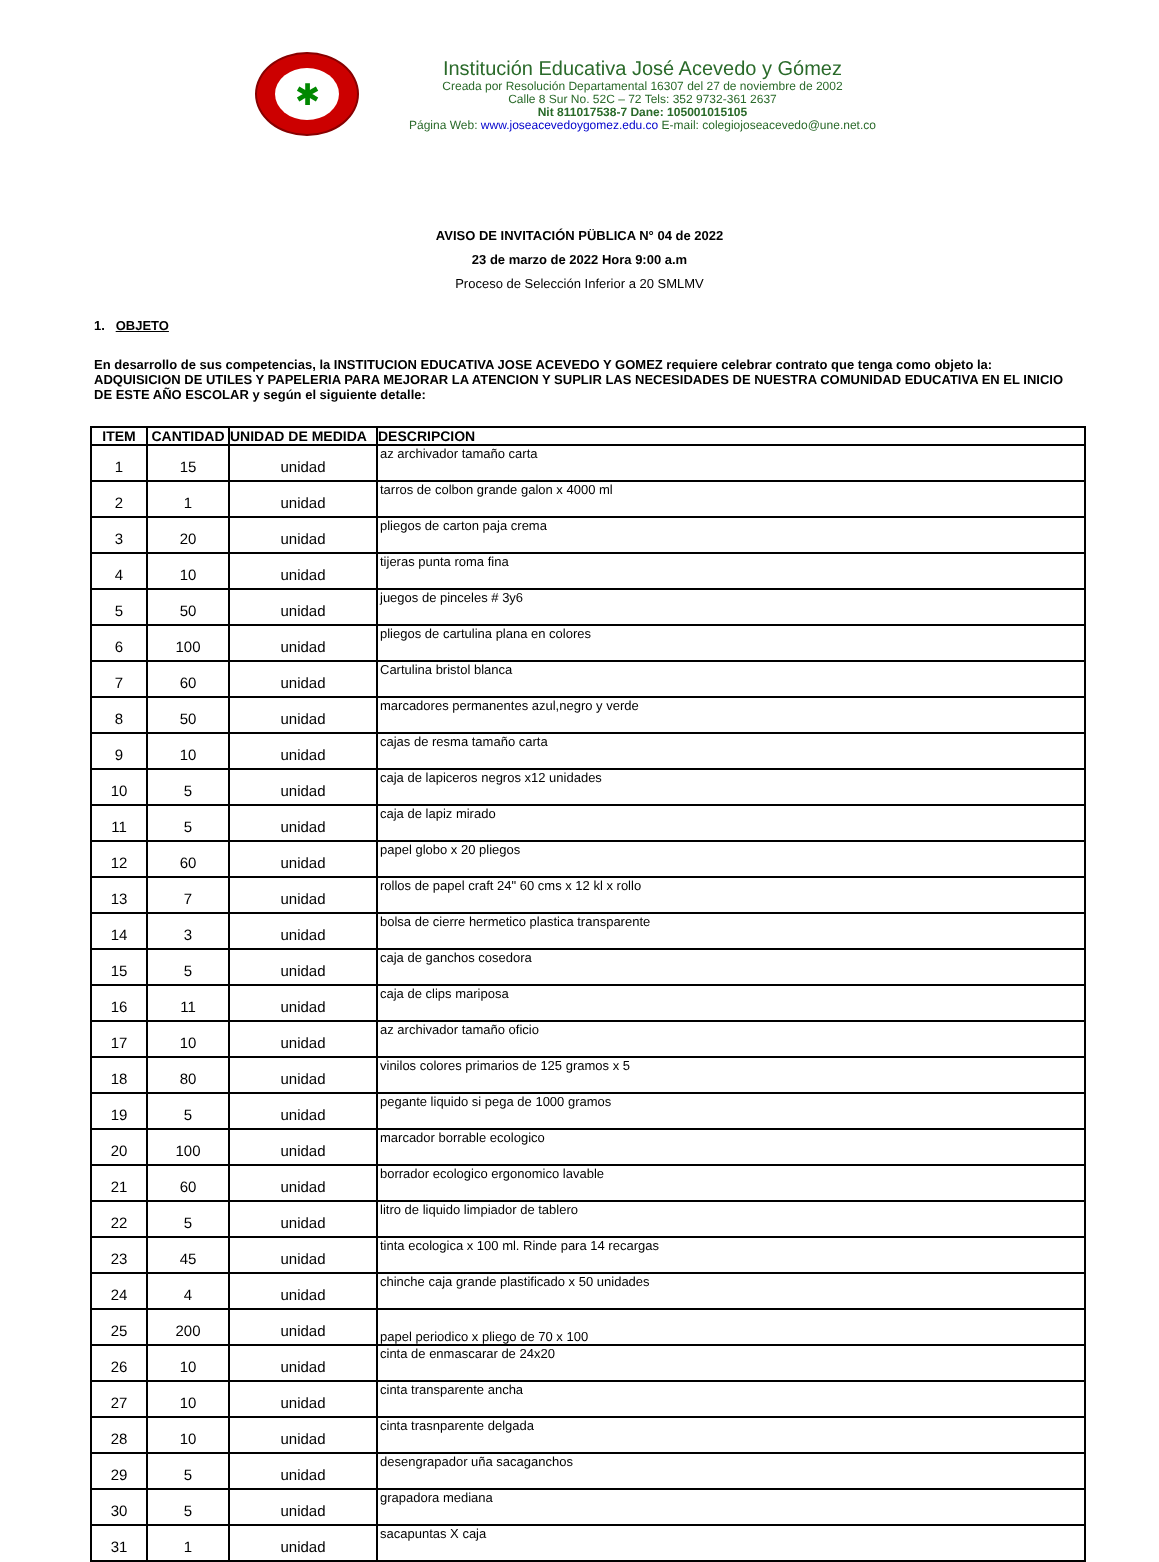✱
Institución Educativa José Acevedo y Gómez
Creada por Resolución Departamental 16307 del 27 de noviembre de 2002
Calle 8 Sur No. 52C – 72 Tels: 352 9732-361 2637
Nit 811017538-7 Dane: 105001015105
Página Web: www.joseacevedoygomez.edu.co E-mail: colegiojoseacevedo@une.net.co
AVISO DE INVITACIÓN PÜBLICA N° 04 de 2022
23 de marzo de 2022 Hora 9:00 a.m
Proceso de Selección Inferior a 20 SMLMV
1. OBJETO
En desarrollo de sus competencias, la INSTITUCION EDUCATIVA JOSE ACEVEDO Y GOMEZ requiere celebrar contrato que tenga como objeto la: ADQUISICION DE UTILES Y PAPELERIA PARA MEJORAR LA ATENCION Y SUPLIR LAS NECESIDADES DE NUESTRA COMUNIDAD EDUCATIVA EN EL INICIO DE ESTE AÑO ESCOLAR y según el siguiente detalle:
| ITEM | CANTIDAD | UNIDAD DE MEDIDA | DESCRIPCION |
| --- | --- | --- | --- |
| 1 | 15 | unidad | az archivador tamaño carta |
| 2 | 1 | unidad | tarros de colbon grande galon x 4000 ml |
| 3 | 20 | unidad | pliegos de carton paja crema |
| 4 | 10 | unidad | tijeras punta roma fina |
| 5 | 50 | unidad | juegos de pinceles # 3y6 |
| 6 | 100 | unidad | pliegos de cartulina plana en colores |
| 7 | 60 | unidad | Cartulina bristol blanca |
| 8 | 50 | unidad | marcadores permanentes azul,negro y verde |
| 9 | 10 | unidad | cajas de resma tamaño carta |
| 10 | 5 | unidad | caja de lapiceros negros x12 unidades |
| 11 | 5 | unidad | caja de lapiz mirado |
| 12 | 60 | unidad | papel globo x 20 pliegos |
| 13 | 7 | unidad | rollos de papel craft 24" 60 cms x 12 kl x rollo |
| 14 | 3 | unidad | bolsa de cierre hermetico plastica transparente |
| 15 | 5 | unidad | caja de ganchos cosedora |
| 16 | 11 | unidad | caja de clips mariposa |
| 17 | 10 | unidad | az archivador tamaño oficio |
| 18 | 80 | unidad | vinilos colores primarios de 125 gramos x 5 |
| 19 | 5 | unidad | pegante liquido si pega de 1000 gramos |
| 20 | 100 | unidad | marcador borrable ecologico |
| 21 | 60 | unidad | borrador ecologico ergonomico lavable |
| 22 | 5 | unidad | litro de liquido limpiador de tablero |
| 23 | 45 | unidad | tinta ecologica x 100 ml. Rinde para 14 recargas |
| 24 | 4 | unidad | chinche caja grande plastificado x 50 unidades |
| 25 | 200 | unidad | papel periodico x pliego de 70 x 100 |
| 26 | 10 | unidad | cinta de enmascarar de 24x20 |
| 27 | 10 | unidad | cinta transparente ancha |
| 28 | 10 | unidad | cinta trasnparente delgada |
| 29 | 5 | unidad | desengrapador uña sacaganchos |
| 30 | 5 | unidad | grapadora mediana |
| 31 | 1 | unidad | sacapuntas X caja |